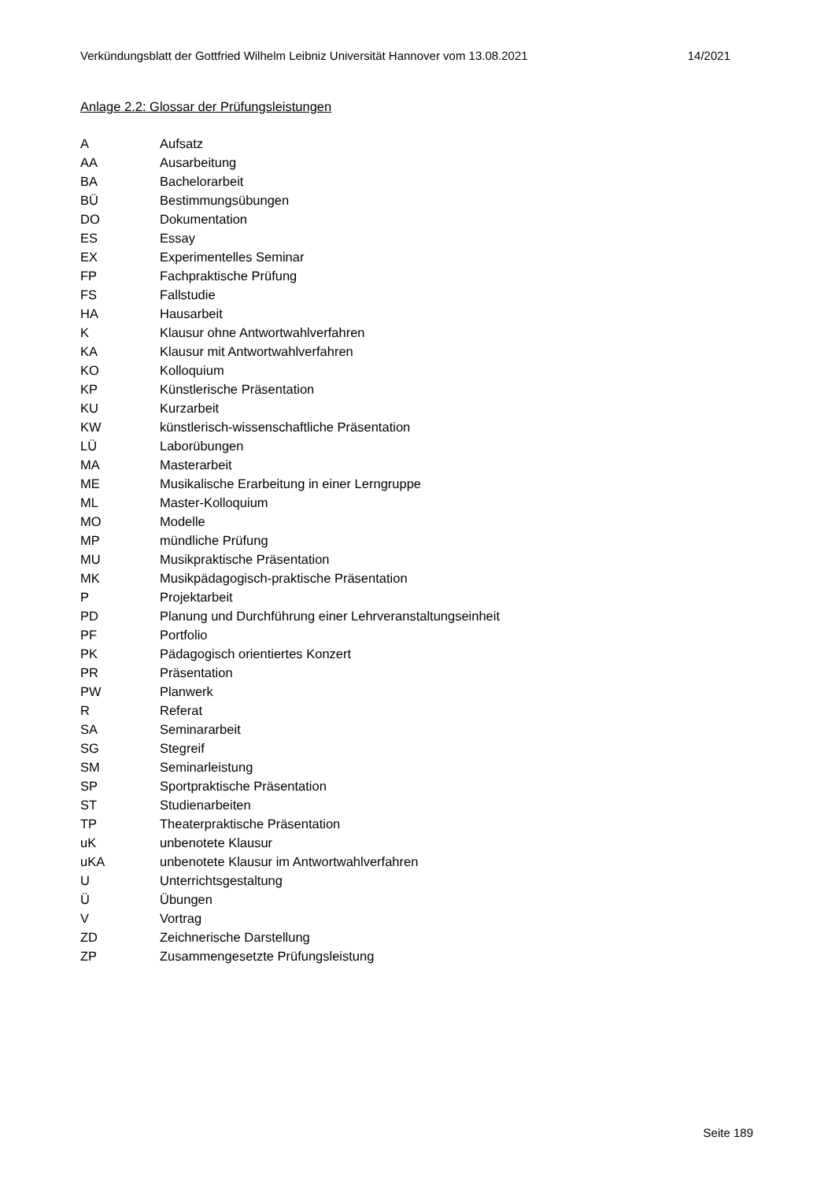Verkündungsblatt der Gottfried Wilhelm Leibniz Universität Hannover vom 13.08.2021 14/2021
Anlage 2.2: Glossar der Prüfungsleistungen
| A | Aufsatz |
| AA | Ausarbeitung |
| BA | Bachelorarbeit |
| BÜ | Bestimmungsübungen |
| DO | Dokumentation |
| ES | Essay |
| EX | Experimentelles Seminar |
| FP | Fachpraktische Prüfung |
| FS | Fallstudie |
| HA | Hausarbeit |
| K | Klausur ohne Antwortwahlverfahren |
| KA | Klausur mit Antwortwahlverfahren |
| KO | Kolloquium |
| KP | Künstlerische Präsentation |
| KU | Kurzarbeit |
| KW | künstlerisch-wissenschaftliche Präsentation |
| LÜ | Laborübungen |
| MA | Masterarbeit |
| ME | Musikalische Erarbeitung in einer Lerngruppe |
| ML | Master-Kolloquium |
| MO | Modelle |
| MP | mündliche Prüfung |
| MU | Musikpraktische Präsentation |
| MK | Musikpädagogisch-praktische Präsentation |
| P | Projektarbeit |
| PD | Planung und Durchführung einer Lehrveranstaltungseinheit |
| PF | Portfolio |
| PK | Pädagogisch orientiertes Konzert |
| PR | Präsentation |
| PW | Planwerk |
| R | Referat |
| SA | Seminararbeit |
| SG | Stegreif |
| SM | Seminarleistung |
| SP | Sportpraktische Präsentation |
| ST | Studienarbeiten |
| TP | Theaterpraktische Präsentation |
| uK | unbenotete Klausur |
| uKA | unbenotete Klausur im Antwortwahlverfahren |
| U | Unterrichtsgestaltung |
| Ü | Übungen |
| V | Vortrag |
| ZD | Zeichnerische Darstellung |
| ZP | Zusammengesetzte Prüfungsleistung |
Seite 189